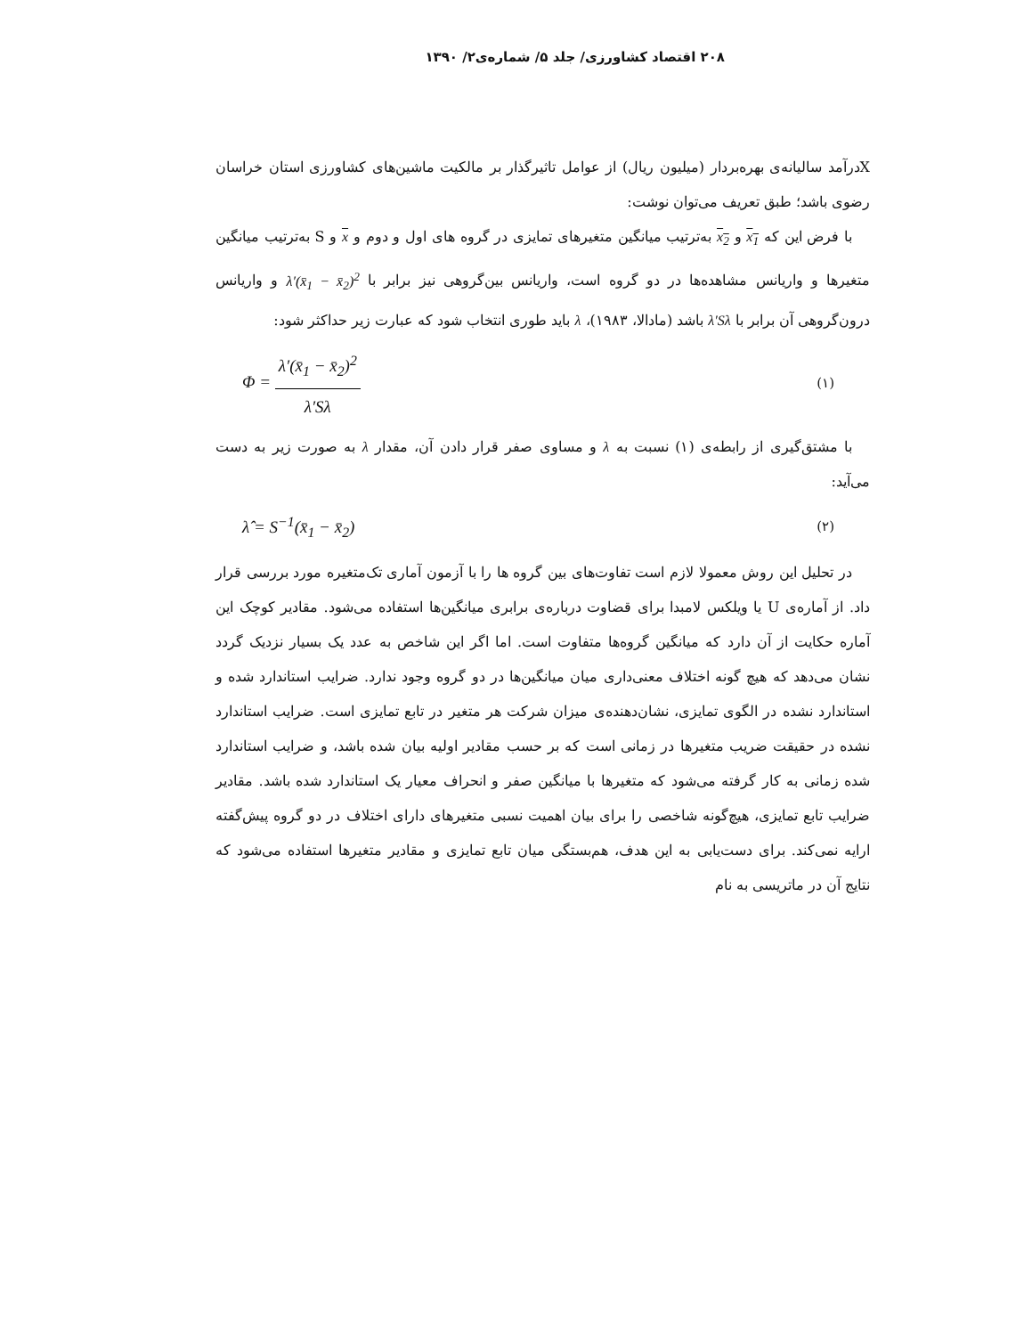۲۰۸ اقتصاد کشاورزی/ جلد ۵/ شماره‌ی۲/ ۱۳۹۰
Xدرآمد سالیانه‌ی بهره‌بردار (میلیون ریال) از عوامل تاثیرگذار بر مالکیت ماشین‌های کشاورزی استان خراسان رضوی باشد؛ طبق تعریف می‌توان نوشت:
با فرض این که x<sub>1</sub> و x<sub>2</sub> به‌ترتیب میانگین متغیرهای تمایزی در گروه های اول و دوم و x و S به‌ترتیب میانگین متغیرها و واریانس مشاهده‌ها در دو گروه است، واریانس بین‌گروهی نیز برابر با λ′(x̄<sub>1</sub> − x̄<sub>2</sub>)<sup>2</sup> و واریانس درون‌گروهی آن برابر با λ′Sλ باشد (مادالا، ۱۹۸۳)، λ باید طوری انتخاب شود که عبارت زیر حداکثر شود:
Φ = λ′(x̄<sub>1</sub> − x̄<sub>2</sub>)<sup>2</sup> λ′Sλ (۱)
با مشتق‌گیری از رابطه‌ی (۱) نسبت به λ و مساوی صفر قرار دادن آن، مقدار λ به صورت زیر به دست می‌آید:
λ̂ = S<sup>−1</sup>(x̄<sub>1</sub> − x̄<sub>2</sub>) (۲)
در تحلیل این روش معمولا لازم است تفاوت‌های بین گروه ها را با آزمون آماری تک‌متغیره مورد بررسی قرار داد. از آماره‌ی U یا ویلکس لامبدا برای قضاوت درباره‌ی برابری میانگین‌ها استفاده می‌شود. مقادیر کوچک این آماره حکایت از آن دارد که میانگین گروه‌ها متفاوت است. اما اگر این شاخص به عدد یک بسیار نزدیک گردد نشان می‌دهد که هیچ گونه اختلاف معنی‌داری میان میانگین‌ها در دو گروه وجود ندارد. ضرایب استاندارد شده و استاندارد نشده در الگوی تمایزی، نشان‌دهنده‌ی میزان شرکت هر متغیر در تابع تمایزی است. ضرایب استاندارد نشده در حقیقت ضریب متغیرها در زمانی است که بر حسب مقادیر اولیه بیان شده باشد، و ضرایب استاندارد شده زمانی به کار گرفته می‌شود که متغیرها با میانگین صفر و انحراف معیار یک استاندارد شده باشد. مقادیر ضرایب تابع تمایزی، هیچ‌گونه شاخصی را برای بیان اهمیت نسبی متغیرهای دارای اختلاف در دو گروه پیش‌گفته ارایه نمی‌کند. برای دست‌یابی به این هدف، هم‌بستگی میان تابع تمایزی و مقادیر متغیرها استفاده می‌شود که نتایج آن در ماتریسی به نام